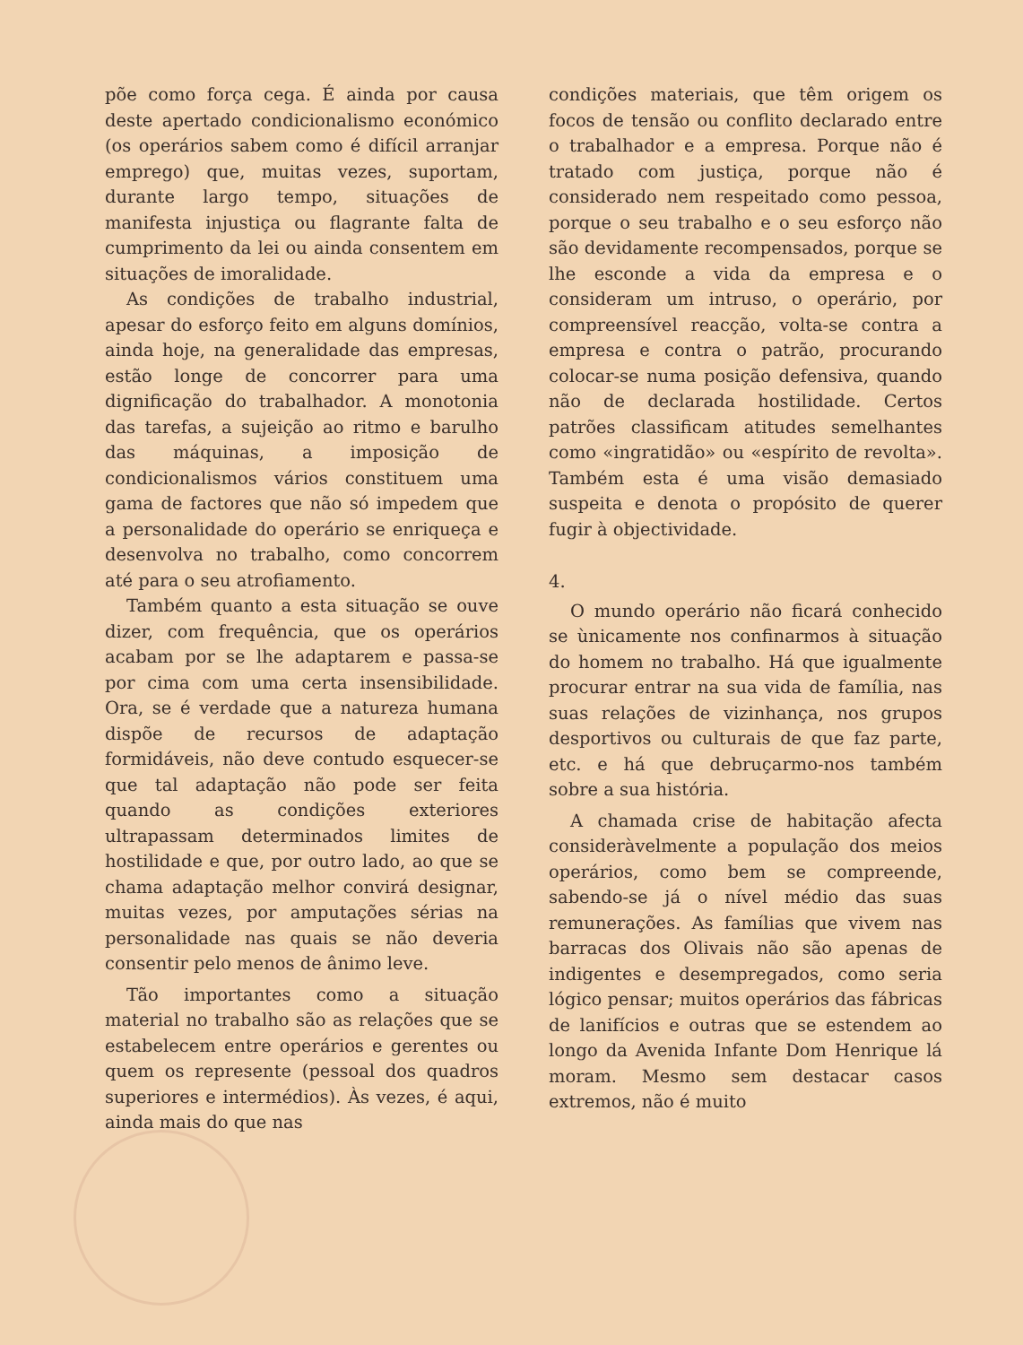põe como força cega. É ainda por causa deste apertado condicionalismo económico (os operários sabem como é difícil arranjar emprego) que, muitas vezes, suportam, durante largo tempo, situações de manifesta injustiça ou flagrante falta de cumprimento da lei ou ainda consentem em situações de imoralidade.
As condições de trabalho industrial, apesar do esforço feito em alguns domínios, ainda hoje, na generalidade das empresas, estão longe de concorrer para uma dignificação do trabalhador. A monotonia das tarefas, a sujeição ao ritmo e barulho das máquinas, a imposição de condicionalismos vários constituem uma gama de factores que não só impedem que a personalidade do operário se enriqueça e desenvolva no trabalho, como concorrem até para o seu atrofiamento.
Também quanto a esta situação se ouve dizer, com frequência, que os operários acabam por se lhe adaptarem e passa-se por cima com uma certa insensibilidade. Ora, se é verdade que a natureza humana dispõe de recursos de adaptação formidáveis, não deve contudo esquecer-se que tal adaptação não pode ser feita quando as condições exteriores ultrapassam determinados limites de hostilidade e que, por outro lado, ao que se chama adaptação melhor convirá designar, muitas vezes, por amputações sérias na personalidade nas quais se não deveria consentir pelo menos de ânimo leve.
Tão importantes como a situação material no trabalho são as relações que se estabelecem entre operários e gerentes ou quem os represente (pessoal dos quadros superiores e intermédios). Às vezes, é aqui, ainda mais do que nas
condições materiais, que têm origem os focos de tensão ou conflito declarado entre o trabalhador e a empresa. Porque não é tratado com justiça, porque não é considerado nem respeitado como pessoa, porque o seu trabalho e o seu esforço não são devidamente recompensados, porque se lhe esconde a vida da empresa e o consideram um intruso, o operário, por compreensível reacção, volta-se contra a empresa e contra o patrão, procurando colocar-se numa posição defensiva, quando não de declarada hostilidade. Certos patrões classificam atitudes semelhantes como «ingratidão» ou «espírito de revolta». Também esta é uma visão demasiado suspeita e denota o propósito de querer fugir à objectividade.
4.
O mundo operário não ficará conhecido se ùnicamente nos confinarmos à situação do homem no trabalho. Há que igualmente procurar entrar na sua vida de família, nas suas relações de vizinhança, nos grupos desportivos ou culturais de que faz parte, etc. e há que debruçarmo-nos também sobre a sua história.
A chamada crise de habitação afecta consideràvelmente a população dos meios operários, como bem se compreende, sabendo-se já o nível médio das suas remunerações. As famílias que vivem nas barracas dos Olivais não são apenas de indigentes e desempregados, como seria lógico pensar; muitos operários das fábricas de lanifícios e outras que se estendem ao longo da Avenida Infante Dom Henrique lá moram. Mesmo sem destacar casos extremos, não é muito